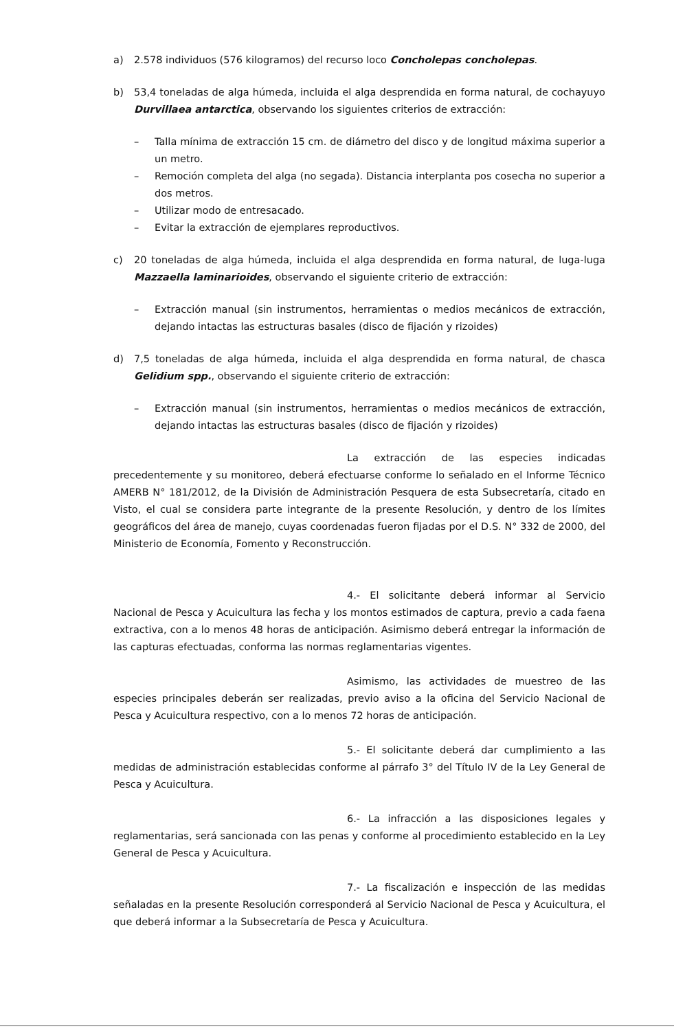a) 2.578 individuos (576 kilogramos) del recurso loco Concholepas concholepas.
b) 53,4 toneladas de alga húmeda, incluida el alga desprendida en forma natural, de cochayuyo Durvillaea antarctica, observando los siguientes criterios de extracción:
– Talla mínima de extracción 15 cm. de diámetro del disco y de longitud máxima superior a un metro.
– Remoción completa del alga (no segada). Distancia interplanta pos cosecha no superior a dos metros.
– Utilizar modo de entresacado.
– Evitar la extracción de ejemplares reproductivos.
c) 20 toneladas de alga húmeda, incluida el alga desprendida en forma natural, de luga-luga Mazzaella laminarioides, observando el siguiente criterio de extracción:
– Extracción manual (sin instrumentos, herramientas o medios mecánicos de extracción, dejando intactas las estructuras basales (disco de fijación y rizoides)
d) 7,5 toneladas de alga húmeda, incluida el alga desprendida en forma natural, de chasca Gelidium spp., observando el siguiente criterio de extracción:
– Extracción manual (sin instrumentos, herramientas o medios mecánicos de extracción, dejando intactas las estructuras basales (disco de fijación y rizoides)
La extracción de las especies indicadas precedentemente y su monitoreo, deberá efectuarse conforme lo señalado en el Informe Técnico AMERB N° 181/2012, de la División de Administración Pesquera de esta Subsecretaría, citado en Visto, el cual se considera parte integrante de la presente Resolución, y dentro de los límites geográficos del área de manejo, cuyas coordenadas fueron fijadas por el D.S. N° 332 de 2000, del Ministerio de Economía, Fomento y Reconstrucción.
4.- El solicitante deberá informar al Servicio Nacional de Pesca y Acuicultura las fecha y los montos estimados de captura, previo a cada faena extractiva, con a lo menos 48 horas de anticipación. Asimismo deberá entregar la información de las capturas efectuadas, conforma las normas reglamentarias vigentes.
Asimismo, las actividades de muestreo de las especies principales deberán ser realizadas, previo aviso a la oficina del Servicio Nacional de Pesca y Acuicultura respectivo, con a lo menos 72 horas de anticipación.
5.- El solicitante deberá dar cumplimiento a las medidas de administración establecidas conforme al párrafo 3° del Título IV de la Ley General de Pesca y Acuicultura.
6.- La infracción a las disposiciones legales y reglamentarias, será sancionada con las penas y conforme al procedimiento establecido en la Ley General de Pesca y Acuicultura.
7.- La fiscalización e inspección de las medidas señaladas en la presente Resolución corresponderá al Servicio Nacional de Pesca y Acuicultura, el que deberá informar a la Subsecretaría de Pesca y Acuicultura.